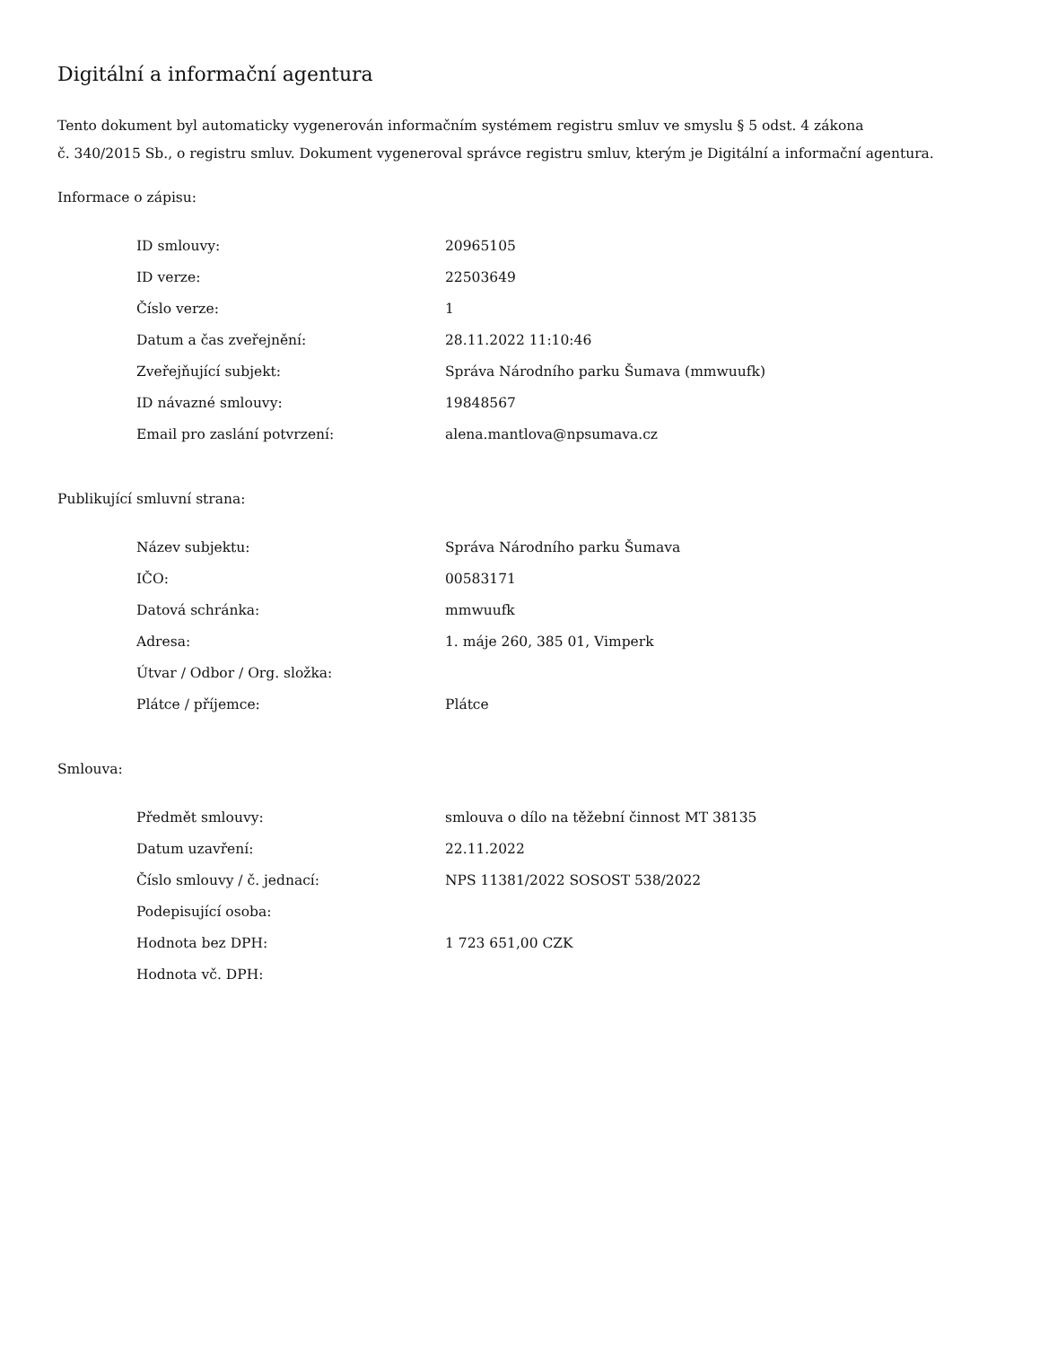Digitální a informační agentura
Tento dokument byl automaticky vygenerován informačním systémem registru smluv ve smyslu § 5 odst. 4 zákona
č. 340/2015 Sb., o registru smluv. Dokument vygeneroval správce registru smluv, kterým je Digitální a informační agentura.
Informace o zápisu:
| ID smlouvy: | 20965105 |
| ID verze: | 22503649 |
| Číslo verze: | 1 |
| Datum a čas zveřejnění: | 28.11.2022 11:10:46 |
| Zveřejňující subjekt: | Správa Národního parku Šumava (mmwuufk) |
| ID návazné smlouvy: | 19848567 |
| Email pro zaslání potvrzení: | alena.mantlova@npsumava.cz |
Publikující smluvní strana:
| Název subjektu: | Správa Národního parku Šumava |
| IČO: | 00583171 |
| Datová schránka: | mmwuufk |
| Adresa: | 1. máje 260, 385 01, Vimperk |
| Útvar / Odbor / Org. složka: | |
| Plátce / příjemce: | Plátce |
Smlouva:
| Předmět smlouvy: | smlouva o dílo na těžební činnost MT 38135 |
| Datum uzavření: | 22.11.2022 |
| Číslo smlouvy / č. jednací: | NPS 11381/2022 SOSOST 538/2022 |
| Podepisující osoba: | |
| Hodnota bez DPH: | 1 723 651,00 CZK |
| Hodnota vč. DPH: | |